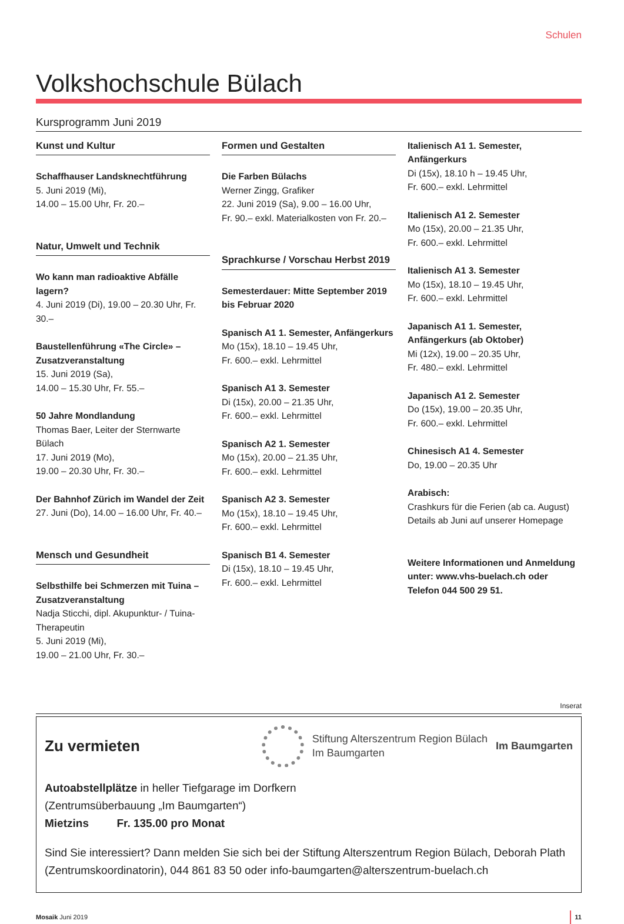Schulen
Volkshochschule Bülach
Kursprogramm Juni 2019
Kunst und Kultur
Schaffhauser Landsknechtführung
5. Juni 2019 (Mi),
14.00 – 15.00 Uhr, Fr. 20.–
Natur, Umwelt und Technik
Wo kann man radioaktive Abfälle lagern?
4. Juni 2019 (Di), 19.00 – 20.30 Uhr, Fr. 30.–
Baustellenführung «The Circle» – Zusatzveranstaltung
15. Juni 2019 (Sa),
14.00 – 15.30 Uhr, Fr. 55.–
50 Jahre Mondlandung
Thomas Baer, Leiter der Sternwarte Bülach
17. Juni 2019 (Mo),
19.00 – 20.30 Uhr, Fr. 30.–
Der Bahnhof Zürich im Wandel der Zeit
27. Juni (Do), 14.00 – 16.00 Uhr, Fr. 40.–
Mensch und Gesundheit
Selbsthilfe bei Schmerzen mit Tuina – Zusatzveranstaltung
Nadja Sticchi, dipl. Akupunktur- / Tuina-Therapeutin
5. Juni 2019 (Mi),
19.00 – 21.00 Uhr, Fr. 30.–
Formen und Gestalten
Die Farben Bülachs
Werner Zingg, Grafiker
22. Juni 2019 (Sa), 9.00 – 16.00 Uhr,
Fr. 90.– exkl. Materialkosten von Fr. 20.–
Sprachkurse / Vorschau Herbst 2019
Semesterdauer: Mitte September 2019 bis Februar 2020
Spanisch A1 1. Semester, Anfängerkurs
Mo (15x), 18.10 – 19.45 Uhr,
Fr. 600.– exkl. Lehrmittel
Spanisch A1 3. Semester
Di (15x), 20.00 – 21.35 Uhr,
Fr. 600.– exkl. Lehrmittel
Spanisch A2 1. Semester
Mo (15x), 20.00 – 21.35 Uhr,
Fr. 600.– exkl. Lehrmittel
Spanisch A2 3. Semester
Mo (15x), 18.10 – 19.45 Uhr,
Fr. 600.– exkl. Lehrmittel
Spanisch B1 4. Semester
Di (15x), 18.10 – 19.45 Uhr,
Fr. 600.– exkl. Lehrmittel
Italienisch A1 1. Semester, Anfängerkurs
Di (15x), 18.10 h – 19.45 Uhr,
Fr. 600.– exkl. Lehrmittel
Italienisch A1 2. Semester
Mo (15x), 20.00 – 21.35 Uhr,
Fr. 600.– exkl. Lehrmittel
Italienisch A1 3. Semester
Mo (15x), 18.10 – 19.45 Uhr,
Fr. 600.– exkl. Lehrmittel
Japanisch A1 1. Semester, Anfängerkurs (ab Oktober)
Mi (12x), 19.00 – 20.35 Uhr,
Fr. 480.– exkl. Lehrmittel
Japanisch A1 2. Semester
Do (15x), 19.00 – 20.35 Uhr,
Fr. 600.– exkl. Lehrmittel
Chinesisch A1 4. Semester
Do, 19.00 – 20.35 Uhr
Arabisch:
Crashkurs für die Ferien (ab ca. August)
Details ab Juni auf unserer Homepage
Weitere Informationen und Anmeldung unter: www.vhs-buelach.ch oder Telefon 044 500 29 51.
Inserat
Zu vermieten
Stiftung Alterszentrum Region Bülach
Im Baumgarten
Im Baumgarten
Autoabstellplätze in heller Tiefgarage im Dorfkern
(Zentrumsüberbauung „Im Baumgarten“)
Mietzins Fr. 135.00 pro Monat
Sind Sie interessiert? Dann melden Sie sich bei der Stiftung Alterszentrum Region Bülach, Deborah Plath (Zentrumskoordinatorin), 044 861 83 50 oder info-baumgarten@alterszentrum-buelach.ch
Mosaik Juni 2019 11